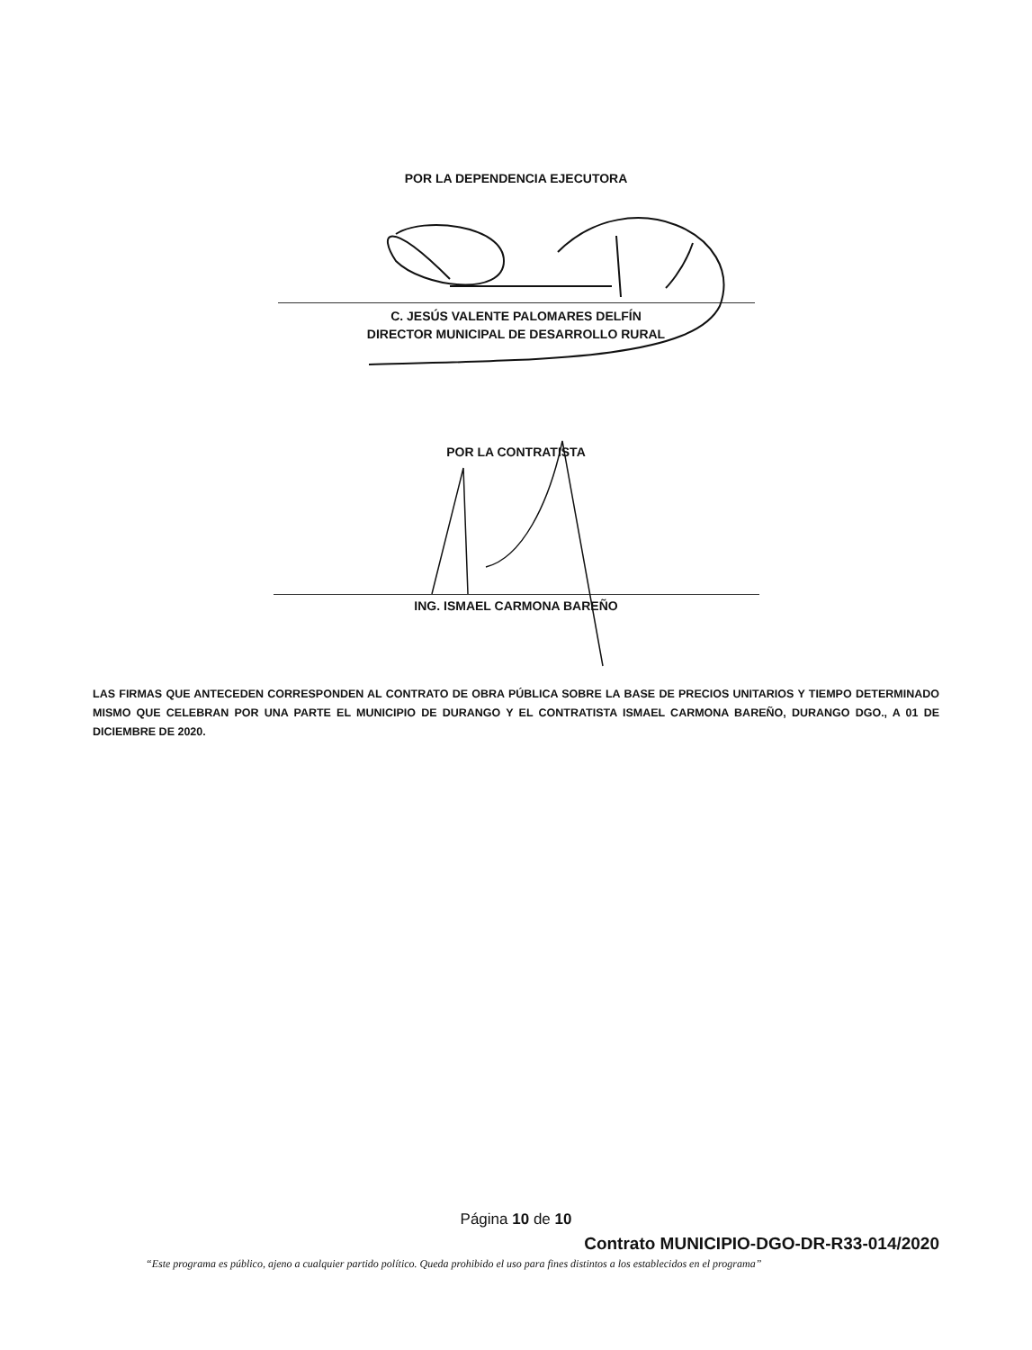POR LA DEPENDENCIA EJECUTORA
C. JESÚS VALENTE PALOMARES DELFÍN
DIRECTOR MUNICIPAL DE DESARROLLO RURAL
POR LA CONTRATISTA
ING. ISMAEL CARMONA BAREÑO
LAS FIRMAS QUE ANTECEDEN CORRESPONDEN AL CONTRATO DE OBRA PÚBLICA SOBRE LA BASE DE PRECIOS UNITARIOS Y TIEMPO DETERMINADO MISMO QUE CELEBRAN POR UNA PARTE EL MUNICIPIO DE DURANGO Y EL CONTRATISTA ISMAEL CARMONA BAREÑO, DURANGO DGO., A 01 DE DICIEMBRE DE 2020.
Página 10 de 10
Contrato MUNICIPIO-DGO-DR-R33-014/2020
“Este programa es público, ajeno a cualquier partido político. Queda prohibido el uso para fines distintos a los establecidos en el programa”